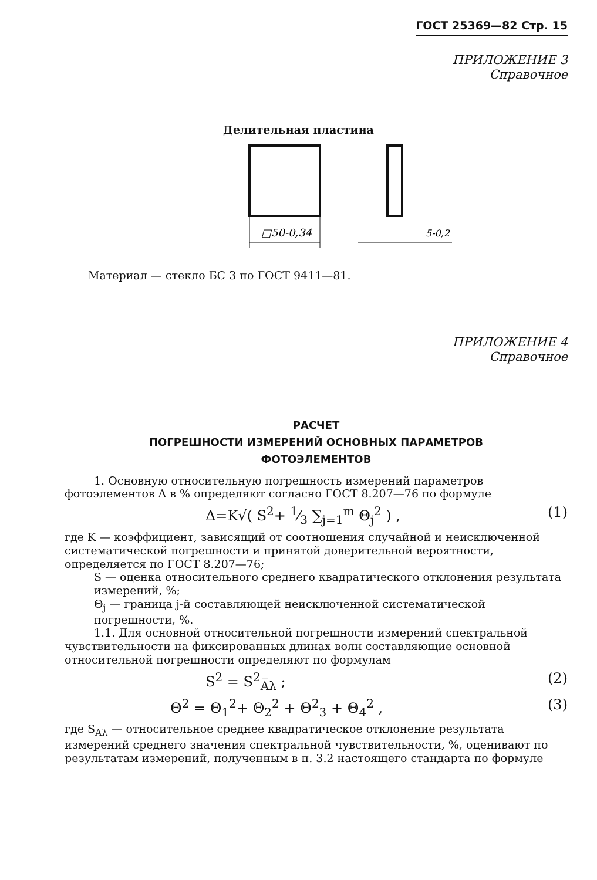ГОСТ 25369—82 Стр. 15
ПРИЛОЖЕНИЕ 3
Справочное
Делительная пластина
□50-0,34
5-0,2
Материал — стекло БС 3 по ГОСТ 9411—81.
ПРИЛОЖЕНИЕ 4
Справочное
РАСЧЕТ
ПОГРЕШНОСТИ ИЗМЕРЕНИЙ ОСНОВНЫХ ПАРАМЕТРОВ
ФОТОЭЛЕМЕНТОВ
1. Основную относительную погрешность измерений параметров фотоэлементов Δ в % определяют согласно ГОСТ 8.207—76 по формуле
Δ=K√( S<sup>2</sup>+ 1⁄3 ∑<sub>j=1</sub><sup>m</sup> Θ<sub>j</sub><sup>2</sup> ) , (1)
где K — коэффициент, зависящий от соотношения случайной и неисключенной систематической погрешности и принятой доверительной вероятности, определяется по ГОСТ 8.207—76;
S — оценка относительного среднего квадратического отклонения результата измерений, %;
Θ<sub>j</sub> — граница j-й составляющей неисключенной систематической погрешности, %.
1.1. Для основной относительной погрешности измерений спектральной чувствительности на фиксированных длинах волн составляющие основной относительной погрешности определяют по формулам
S<sup>2</sup> = S<sup>2</sup><sub>A̅λ</sub> ; (2)
Θ<sup>2</sup> = Θ<sub>1</sub><sup>2</sup>+ Θ<sub>2</sub><sup>2</sup> + Θ<sup>2</sup><sub>3</sub> + Θ<sub>4</sub><sup>2</sup> , (3)
где S<sub>A̅λ</sub> — относительное среднее квадратическое отклонение результата измерений среднего значения спектральной чувствительности, %, оценивают по результатам измерений, полученным в п. 3.2 настоящего стандарта по формуле